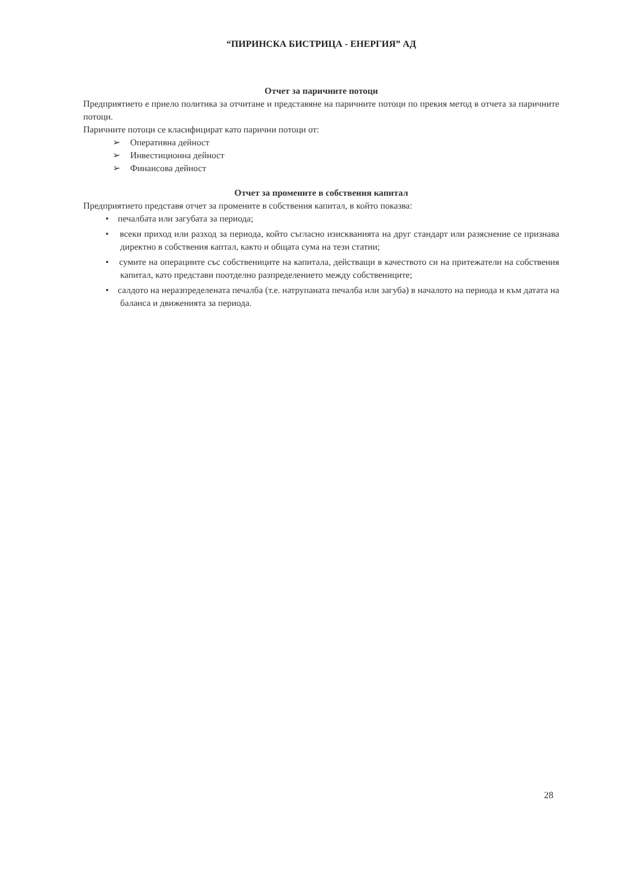“ПИРИНСКА БИСТРИЦА - ЕНЕРГИЯ” АД
Отчет за паричните потоци
Предприятието е приело политика за отчитане и представяне на паричните потоци по прекия метод в отчета за паричните потоци.
Паричните потоци се класифицират като парични потоци от:
➢ Оперативна дейност
➢ Инвестиционна дейност
➢ Финансова дейност
Отчет за промените в собствения капитал
Предприятието представя отчет за промените в собствения капитал, в който показва:
• печалбата или загубата за периода;
• всеки приход или разход за периода, който съгласно изискванията на друг стандарт или разяснение се признава директно в собствения каптал, както и общата сума на тези статии;
• сумите на операциите със собствениците на капитала, действащи в качеството си на притежатели на собствения капитал, като представи поотделно разпределението между собствениците;
• салдото на неразпределената печалба (т.е. натрупаната печалба или загуба) в началото на периода и към датата на баланса и движенията за периода.
28